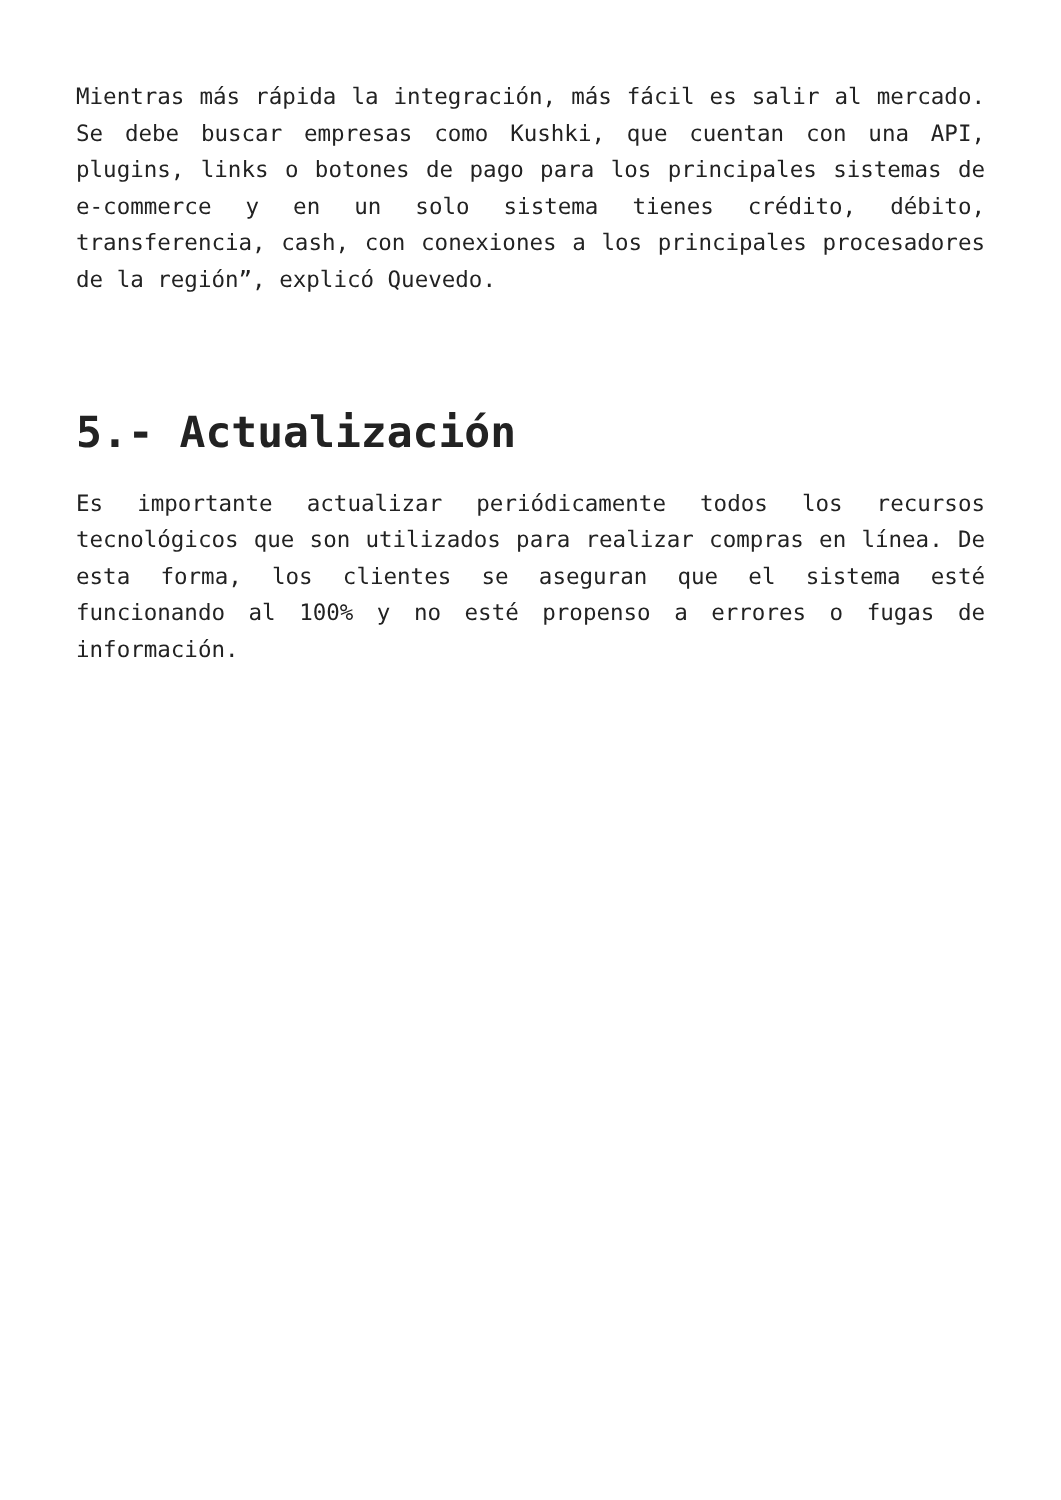Mientras más rápida la integración, más fácil es salir al mercado. Se debe buscar empresas como Kushki, que cuentan con una API, plugins, links o botones de pago para los principales sistemas de e-commerce y en un solo sistema tienes crédito, débito, transferencia, cash, con conexiones a los principales procesadores de la región”, explicó Quevedo.
5.- Actualización
Es importante actualizar periódicamente todos los recursos tecnológicos que son utilizados para realizar compras en línea. De esta forma, los clientes se aseguran que el sistema esté funcionando al 100% y no esté propenso a errores o fugas de información.